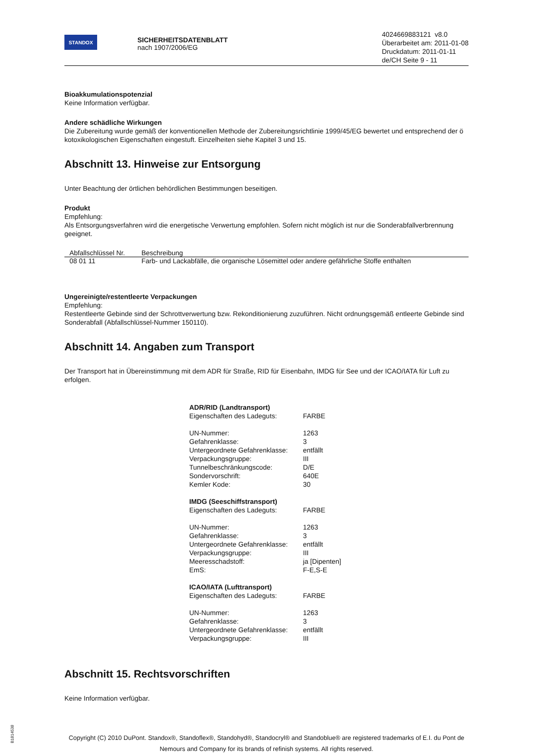STANDOX
SICHERHEITSDATENBLATT
nach 1907/2006/EG
4024669883121 v8.0
Überarbeitet am: 2011-01-08
Druckdatum: 2011-01-11
de/CH Seite 9 - 11
Bioakkumulationspotenzial
Keine Information verfügbar.
Andere schädliche Wirkungen
Die Zubereitung wurde gemäß der konventionellen Methode der Zubereitungsrichtlinie 1999/45/EG bewertet und entsprechend der ö kotoxikologischen Eigenschaften eingestuft. Einzelheiten siehe Kapitel 3 und 15.
Abschnitt 13. Hinweise zur Entsorgung
Unter Beachtung der örtlichen behördlichen Bestimmungen beseitigen.
Produkt
Empfehlung:
Als Entsorgungsverfahren wird die energetische Verwertung empfohlen. Sofern nicht möglich ist nur die Sonderabfallverbrennung geeignet.
| Abfallschlüssel Nr. | Beschreibung |
| --- | --- |
| 08 01 11 | Farb- und Lackabfälle, die organische Lösemittel oder andere gefährliche Stoffe enthalten |
Ungereinigte/restentleerte Verpackungen
Empfehlung:
Restentleerte Gebinde sind der Schrottverwertung bzw. Rekonditionierung zuzuführen. Nicht ordnungsgemäß entleerte Gebinde sind Sonderabfall (Abfallschlüssel-Nummer 150110).
Abschnitt 14. Angaben zum Transport
Der Transport hat in Übereinstimmung mit dem ADR für Straße, RID für Eisenbahn, IMDG für See und der ICAO/IATA für Luft zu erfolgen.
ADR/RID (Landtransport)
| Eigenschaften des Ladeguts: | FARBE |
| UN-Nummer: | 1263 |
| Gefahrenklasse: | 3 |
| Untergeordnete Gefahrenklasse: | entfällt |
| Verpackungsgruppe: | III |
| Tunnelbeschränkungscode: | D/E |
| Sondervorschrift: | 640E |
| Kemler Kode: | 30 |
IMDG (Seeschiffstransport)
| Eigenschaften des Ladeguts: | FARBE |
| UN-Nummer: | 1263 |
| Gefahrenklasse: | 3 |
| Untergeordnete Gefahrenklasse: | entfällt |
| Verpackungsgruppe: | III |
| Meeresschadstoff: | ja [Dipenten] |
| EmS: | F-E,S-E |
ICAO/IATA (Lufttransport)
| Eigenschaften des Ladeguts: | FARBE |
| UN-Nummer: | 1263 |
| Gefahrenklasse: | 3 |
| Untergeordnete Gefahrenklasse: | entfällt |
| Verpackungsgruppe: | III |
Abschnitt 15. Rechtsvorschriften
Keine Information verfügbar.
B1814538
Copyright (C) 2010 DuPont. Standox®, Standoflex®, Standohyd®, Standocryl® and Standoblue® are registered trademarks of E.I. du Pont de Nemours and Company for its brands of refinish systems. All rights reserved.